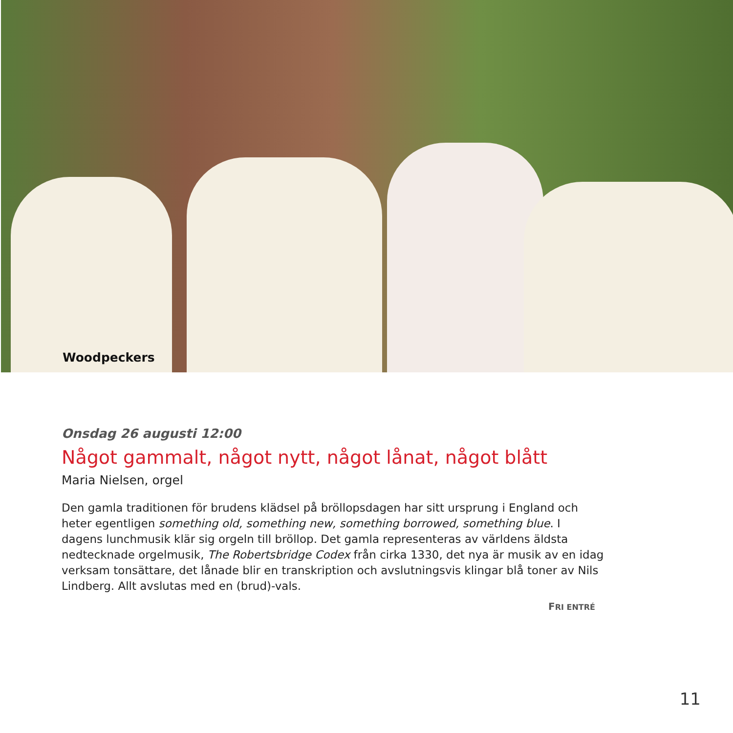Woodpeckers
Onsdag 26 augusti 12:00
Något gammalt, något nytt, något lånat, något blått
Maria Nielsen, orgel
Den gamla traditionen för brudens klädsel på bröllopsdagen har sitt ursprung i England och heter egentligen something old, something new, something borrowed, something blue. I dagens lunchmusik klär sig orgeln till bröllop. Det gamla representeras av världens äldsta nedtecknade orgelmusik, The Robertsbridge Codex från cirka 1330, det nya är musik av en idag verksam tonsättare, det lånade blir en transkription och avslutningsvis klingar blå toner av Nils Lindberg. Allt avslutas med en (brud)-vals.
FRI ENTRÉ
11